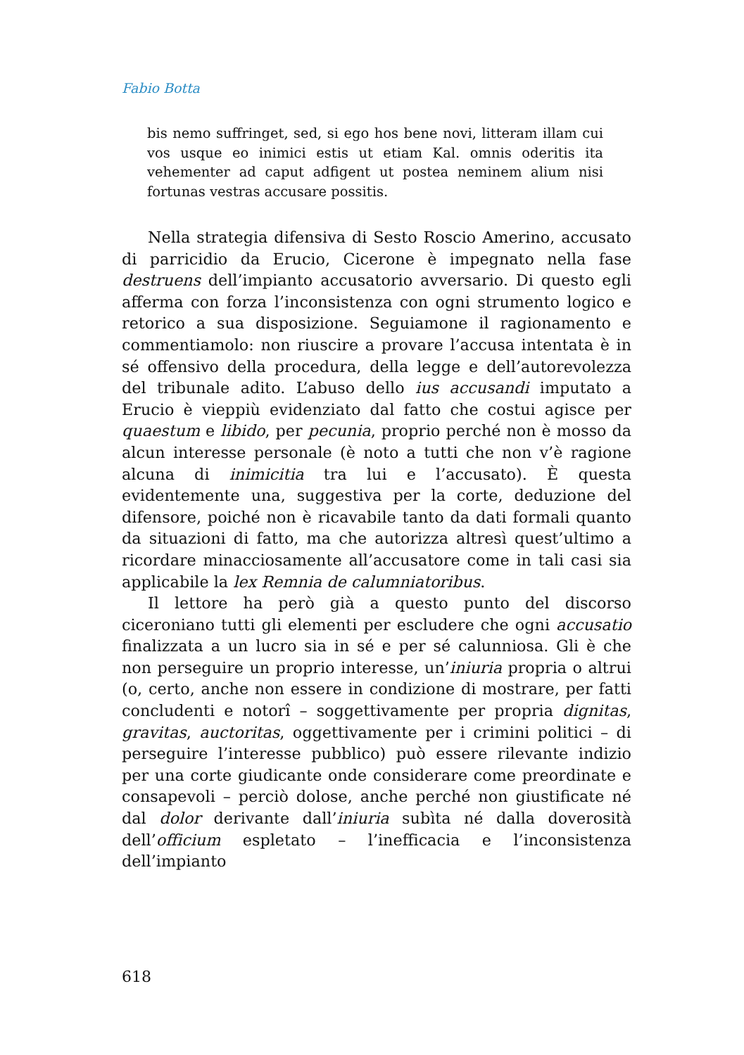Fabio Botta
bis nemo suffringet, sed, si ego hos bene novi, litteram illam cui vos usque eo inimici estis ut etiam Kal. omnis oderitis ita vehementer ad caput adfigent ut postea neminem alium nisi fortunas vestras accusare possitis.
Nella strategia difensiva di Sesto Roscio Amerino, accusato di parricidio da Erucio, Cicerone è impegnato nella fase destruens dell’impianto accusatorio avversario. Di questo egli afferma con forza l’inconsistenza con ogni strumento logico e retorico a sua disposizione. Seguiamone il ragionamento e commentiamolo: non riuscire a provare l’accusa intentata è in sé offensivo della procedura, della legge e dell’autorevolezza del tribunale adito. L’abuso dello ius accusandi imputato a Erucio è vieppiù evidenziato dal fatto che costui agisce per quaestum e libido, per pecunia, proprio perché non è mosso da alcun interesse personale (è noto a tutti che non v’è ragione alcuna di inimicitia tra lui e l’accusato). È questa evidentemente una, suggestiva per la corte, deduzione del difensore, poiché non è ricavabile tanto da dati formali quanto da situazioni di fatto, ma che autorizza altresì quest’ultimo a ricordare minacciosamente all’accusatore come in tali casi sia applicabile la lex Remnia de calumniatoribus.
Il lettore ha però già a questo punto del discorso ciceroniano tutti gli elementi per escludere che ogni accusatio finalizzata a un lucro sia in sé e per sé calunniosa. Gli è che non perseguire un proprio interesse, un’iniuria propria o altrui (o, certo, anche non essere in condizione di mostrare, per fatti concludenti e notorî – soggettivamente per propria dignitas, gravitas, auctoritas, oggettivamente per i crimini politici – di perseguire l’interesse pubblico) può essere rilevante indizio per una corte giudicante onde considerare come preordinate e consapevoli – perciò dolose, anche perché non giustificate né dal dolor derivante dall’iniuria subìta né dalla doverosità dell’officium espletato – l’inefficacia e l’inconsistenza dell’impianto
618